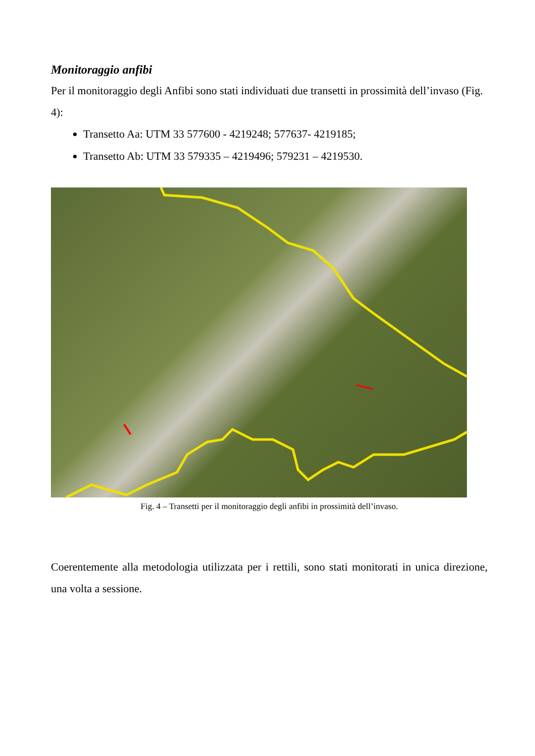Monitoraggio anfibi
Per il monitoraggio degli Anfibi sono stati individuati due transetti in prossimità dell’invaso (Fig. 4):
Transetto Aa: UTM 33 577600 - 4219248; 577637- 4219185;
Transetto Ab: UTM 33 579335 – 4219496; 579231 – 4219530.
Fig. 4 – Transetti per il monitoraggio degli anfibi in prossimità dell’invaso.
Coerentemente alla metodologia utilizzata per i rettili, sono stati monitorati in unica direzione, una volta a sessione.